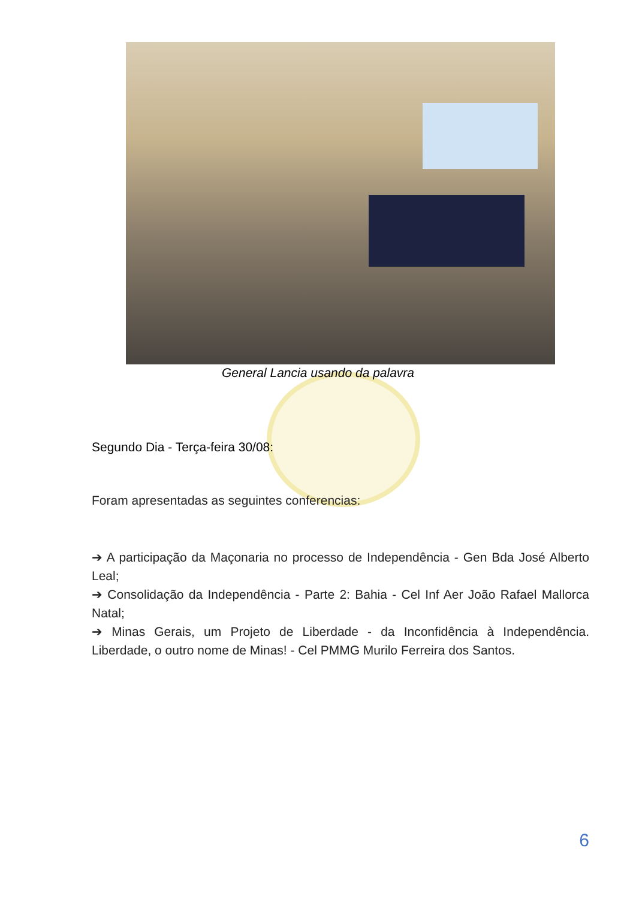General Lancia usando da palavra
Segundo Dia - Terça-feira 30/08:
Foram apresentadas as seguintes conferencias:
➔ A participação da Maçonaria no processo de Independência - Gen Bda José Alberto Leal;
➔ Consolidação da Independência - Parte 2: Bahia - Cel Inf Aer João Rafael Mallorca Natal;
➔ Minas Gerais, um Projeto de Liberdade - da Inconfidência à Independência. Liberdade, o outro nome de Minas! - Cel PMMG Murilo Ferreira dos Santos.
6